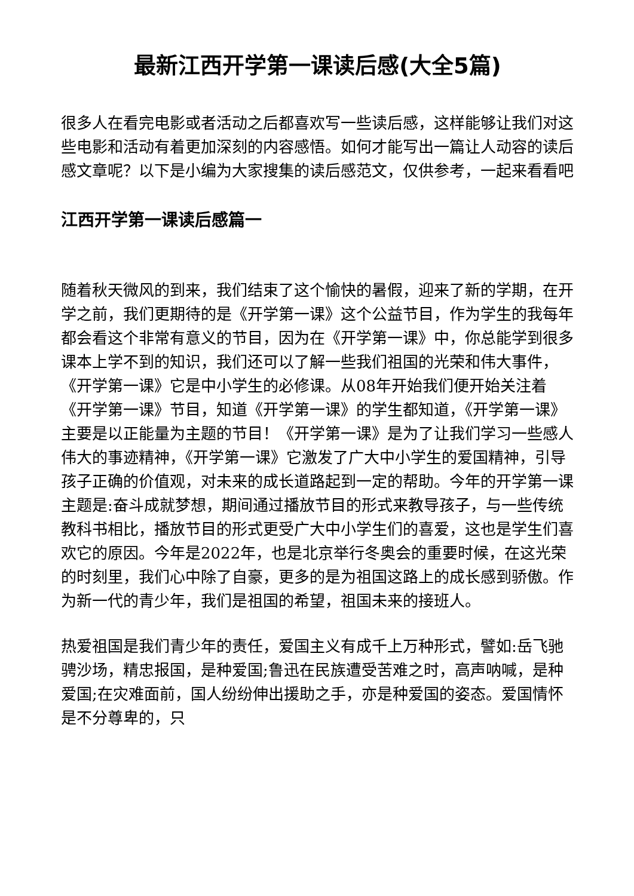最新江西开学第一课读后感(大全5篇)
很多人在看完电影或者活动之后都喜欢写一些读后感，这样能够让我们对这些电影和活动有着更加深刻的内容感悟。如何才能写出一篇让人动容的读后感文章呢？以下是小编为大家搜集的读后感范文，仅供参考，一起来看看吧
江西开学第一课读后感篇一
随着秋天微风的到来，我们结束了这个愉快的暑假，迎来了新的学期，在开学之前，我们更期待的是《开学第一课》这个公益节目，作为学生的我每年都会看这个非常有意义的节目，因为在《开学第一课》中，你总能学到很多课本上学不到的知识，我们还可以了解一些我们祖国的光荣和伟大事件，《开学第一课》它是中小学生的必修课。从08年开始我们便开始关注着《开学第一课》节目，知道《开学第一课》的学生都知道，《开学第一课》主要是以正能量为主题的节目！《开学第一课》是为了让我们学习一些感人伟大的事迹精神，《开学第一课》它激发了广大中小学生的爱国精神，引导孩子正确的价值观，对未来的成长道路起到一定的帮助。今年的开学第一课主题是:奋斗成就梦想，期间通过播放节目的形式来教导孩子，与一些传统教科书相比，播放节目的形式更受广大中小学生们的喜爱，这也是学生们喜欢它的原因。今年是2022年，也是北京举行冬奥会的重要时候，在这光荣的时刻里，我们心中除了自豪，更多的是为祖国这路上的成长感到骄傲。作为新一代的青少年，我们是祖国的希望，祖国未来的接班人。
热爱祖国是我们青少年的责任，爱国主义有成千上万种形式，譬如:岳飞驰骋沙场，精忠报国，是种爱国;鲁迅在民族遭受苦难之时，高声呐喊，是种爱国;在灾难面前，国人纷纷伸出援助之手，亦是种爱国的姿态。爱国情怀是不分尊卑的，只